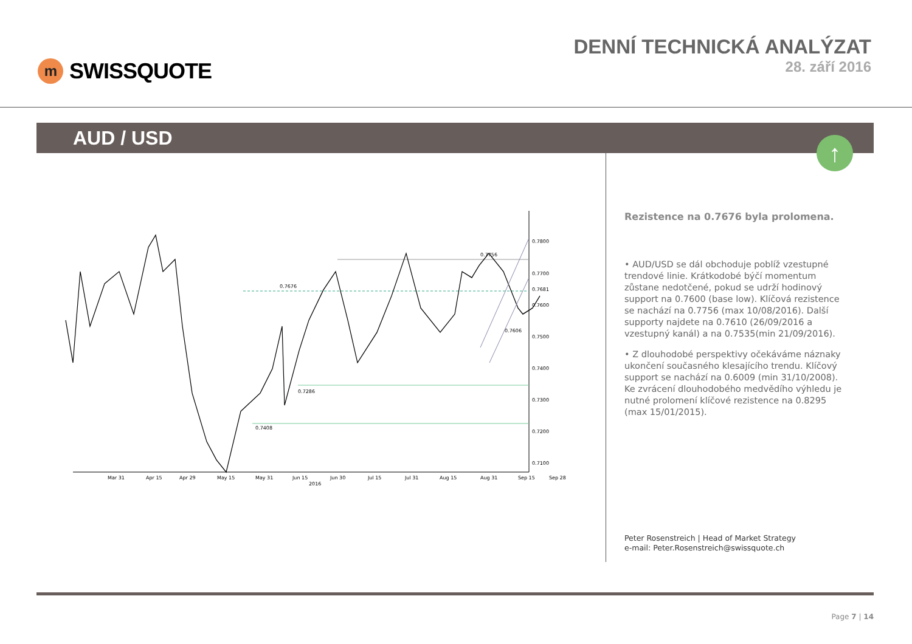m
SWISSQUOTE
DENNÍ TECHNICKÁ ANALÝZAT
28. září 2016
AUD / USD
↑
0.7756
0.7676
0.7408
0.7286
0.7606
0.7800
0.7700
0.7681
0.7600
0.7500
0.7400
0.7300
0.7200
0.7100
Mar 31
Apr 15
Apr 29
May 15
May 31
Jun 15
Jun 30
Jul 15
Jul 31
Aug 15
Aug 31
Sep 15
Sep 28
2016
Rezistence na 0.7676 byla prolomena.
• AUD/USD se dál obchoduje poblíž vzestupné trendové linie. Krátkodobé býčí momentum zůstane nedotčené, pokud se udrží hodinový support na 0.7600 (base low). Klíčová rezistence se nachází na 0.7756 (max 10/08/2016). Další supporty najdete na 0.7610 (26/09/2016 a vzestupný kanál) a na 0.7535(min 21/09/2016).
• Z dlouhodobé perspektivy očekáváme náznaky ukončení současného klesajícího trendu. Klíčový support se nachází na 0.6009 (min 31/10/2008). Ke zvrácení dlouhodobého medvědího výhledu je nutné prolomení klíčové rezistence na 0.8295 (max 15/01/2015).
Peter Rosenstreich | Head of Market Strategy
e-mail: Peter.Rosenstreich@swissquote.ch
Page 7 | 14